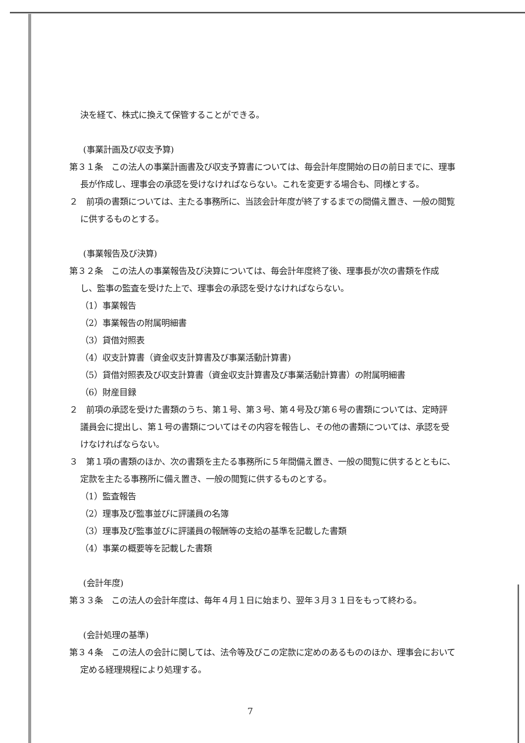決を経て、株式に換えて保管することができる。
(事業計画及び収支予算)
第３１条　この法人の事業計画書及び収支予算書については、毎会計年度開始の日の前日までに、理事長が作成し、理事会の承認を受けなければならない。これを変更する場合も、同様とする。
２　前項の書類については、主たる事務所に、当該会計年度が終了するまでの間備え置き、一般の閲覧に供するものとする。
(事業報告及び決算)
第３２条　この法人の事業報告及び決算については、毎会計年度終了後、理事長が次の書類を作成し、監事の監査を受けた上で、理事会の承認を受けなければならない。
（1）事業報告
（2）事業報告の附属明細書
（3）貸借対照表
（4）収支計算書（資金収支計算書及び事業活動計算書)
（5）貸借対照表及び収支計算書（資金収支計算書及び事業活動計算書）の附属明細書
（6）財産目録
２　前項の承認を受けた書類のうち、第１号、第３号、第４号及び第６号の書類については、定時評議員会に提出し、第１号の書類についてはその内容を報告し、その他の書類については、承認を受けなければならない。
３　第１項の書類のほか、次の書類を主たる事務所に５年間備え置き、一般の閲覧に供するとともに、定款を主たる事務所に備え置き、一般の閲覧に供するものとする。
（1）監査報告
（2）理事及び監事並びに評議員の名簿
（3）理事及び監事並びに評議員の報酬等の支給の基準を記載した書類
（4）事業の概要等を記載した書類
(会計年度)
第３３条　この法人の会計年度は、毎年４月１日に始まり、翌年３月３１日をもって終わる。
(会計処理の基準)
第３４条　この法人の会計に関しては、法令等及びこの定款に定めのあるもののほか、理事会において定める経理規程により処理する。
7